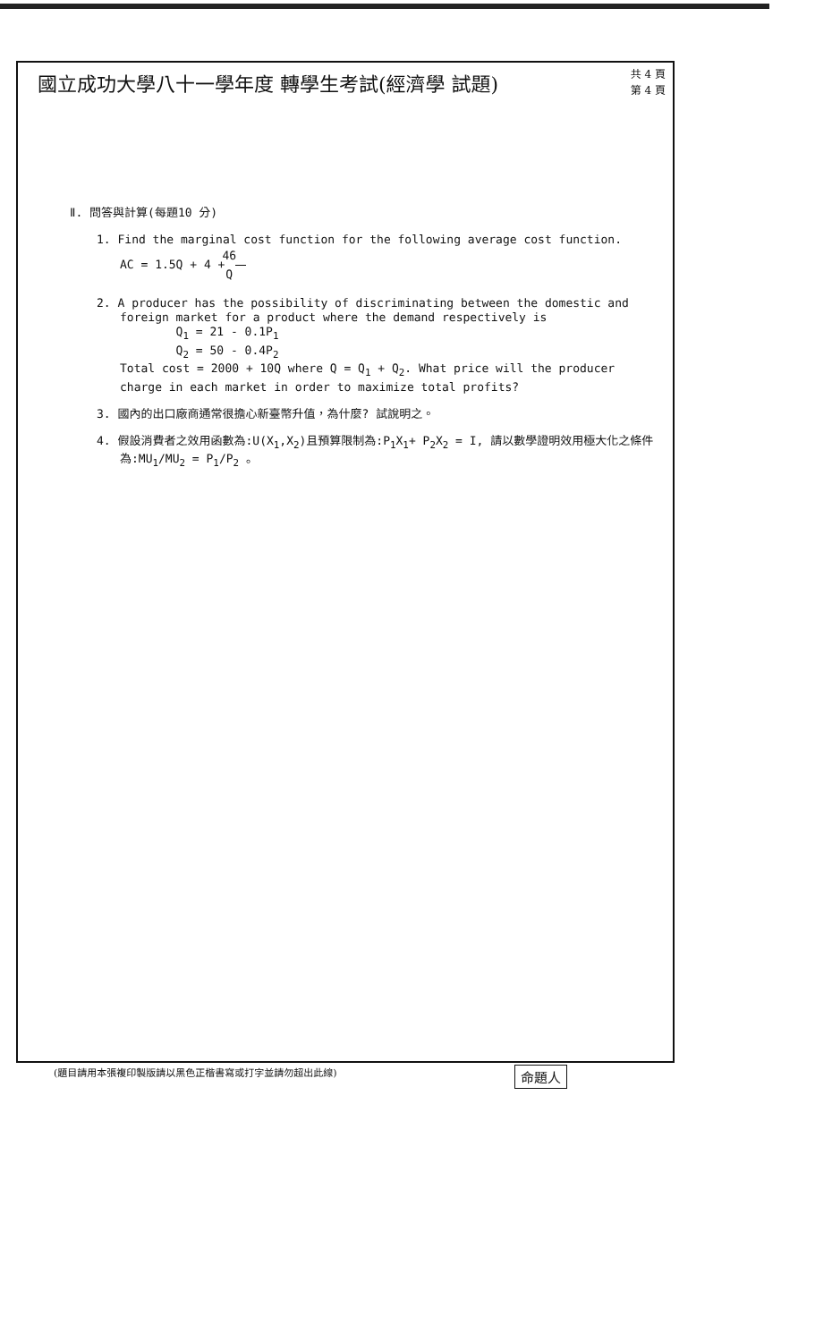國立成功大學八十一學年度 轉學生考試(經濟學 試題)
共 4 頁
第 4 頁
Ⅱ. 問答與計算(每題10 分)
1. Find the marginal cost function for the following average cost function.
AC = 1.5Q + 4 + 46 Q
2. A producer has the possibility of discriminating between the domestic and foreign market for a product where the demand respectively is
Q<sub>1</sub> = 21 - 0.1P<sub>1</sub>
Q<sub>2</sub> = 50 - 0.4P<sub>2</sub>
Total cost = 2000 + 10Q where Q = Q<sub>1</sub> + Q<sub>2</sub>. What price will the producer charge in each market in order to maximize total profits?
3. 國內的出口廠商通常很擔心新臺幣升值，為什麼? 試說明之。
4. 假設消費者之效用函數為:U(X<sub>1</sub>,X<sub>2</sub>)且預算限制為:P<sub>1</sub>X<sub>1</sub>+ P<sub>2</sub>X<sub>2</sub> = I, 請以數學證明效用極大化之條件為:MU<sub>1</sub>/MU<sub>2</sub> = P<sub>1</sub>/P<sub>2</sub> 。
(題目請用本張複印製版請以黑色正楷書寫或打字並請勿超出此線)
命題人